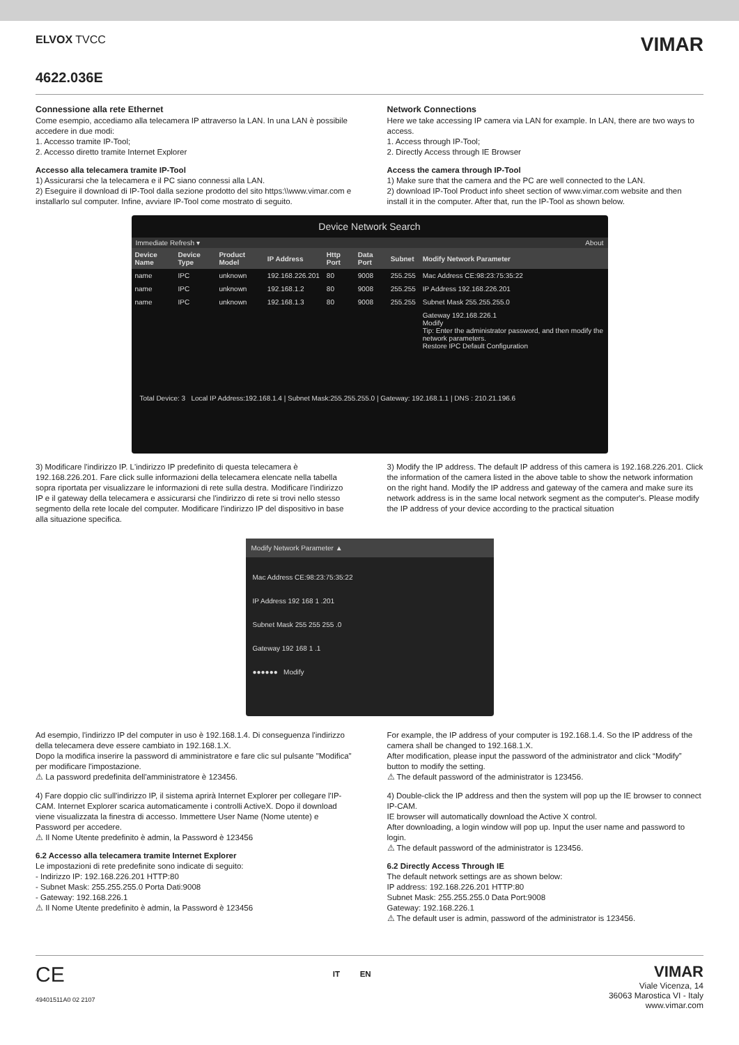ELVOX TVCC
VIMAR
4622.036E
Connessione alla rete Ethernet
Come esempio, accediamo alla telecamera IP attraverso la LAN. In una LAN è possibile accedere in due modi:
1. Accesso tramite IP-Tool;
2. Accesso diretto tramite Internet Explorer
Accesso alla telecamera tramite IP-Tool
1) Assicurarsi che la telecamera e il PC siano connessi alla LAN.
2) Eseguire il download di IP-Tool dalla sezione prodotto del sito https:\\www.vimar.com e installarlo sul computer. Infine, avviare IP-Tool come mostrato di seguito.
Network Connections
Here we take accessing IP camera via LAN for example. In LAN, there are two ways to access.
1. Access through IP-Tool;
2. Directly Access through IE Browser
Access the camera through IP-Tool
1) Make sure that the camera and the PC are well connected to the LAN.
2) download IP-Tool Product info sheet section of www.vimar.com website and then install it in the computer. After that, run the IP-Tool as shown below.
Device Network Search
Immediate Refresh ▾ About
| Device Name | Device Type | Product Model | IP Address | Http Port | Data Port | Subnet | Modify Network Parameter |
| --- | --- | --- | --- | --- | --- | --- | --- |
| name | IPC | unknown | 192.168.226.201 | 80 | 9008 | 255.255 | Mac Address CE:98:23:75:35:22 |
| name | IPC | unknown | 192.168.1.2 | 80 | 9008 | 255.255 | IP Address 192.168.226.201 |
| name | IPC | unknown | 192.168.1.3 | 80 | 9008 | 255.255 | Subnet Mask 255.255.255.0 |
| | | | | | | | Gateway 192.168.226.1 Modify Tip: Enter the administrator password, and then modify the network parameters. Restore IPC Default Configuration |
Total Device: 3 Local IP Address:192.168.1.4 | Subnet Mask:255.255.255.0 | Gateway: 192.168.1.1 | DNS : 210.21.196.6
3) Modificare l'indirizzo IP. L'indirizzo IP predefinito di questa telecamera è 192.168.226.201. Fare click sulle informazioni della telecamera elencate nella tabella sopra riportata per visualizzare le informazioni di rete sulla destra. Modificare l'indirizzo IP e il gateway della telecamera e assicurarsi che l'indirizzo di rete si trovi nello stesso segmento della rete locale del computer. Modificare l'indirizzo IP del dispositivo in base alla situazione specifica.
3) Modify the IP address. The default IP address of this camera is 192.168.226.201. Click the information of the camera listed in the above table to show the network information on the right hand. Modify the IP address and gateway of the camera and make sure its network address is in the same local network segment as the computer's. Please modify the IP address of your device according to the practical situation
Modify Network Parameter ▲
Mac Address CE:98:23:75:35:22
IP Address 192 168 1 .201
Subnet Mask 255 255 255 .0
Gateway 192 168 1 .1
●●●●●● Modify
Ad esempio, l'indirizzo IP del computer in uso è 192.168.1.4. Di conseguenza l'indirizzo della telecamera deve essere cambiato in 192.168.1.X.
Dopo la modifica inserire la password di amministratore e fare clic sul pulsante "Modifica" per modificare l'impostazione.
⚠ La password predefinita dell'amministratore è 123456.
4) Fare doppio clic sull'indirizzo IP, il sistema aprirà Internet Explorer per collegare l'IP-CAM. Internet Explorer scarica automaticamente i controlli ActiveX. Dopo il download viene visualizzata la finestra di accesso. Immettere User Name (Nome utente) e Password per accedere.
⚠ Il Nome Utente predefinito è admin, la Password è 123456
6.2 Accesso alla telecamera tramite Internet Explorer
Le impostazioni di rete predefinite sono indicate di seguito:
- Indirizzo IP: 192.168.226.201 HTTP:80
- Subnet Mask: 255.255.255.0 Porta Dati:9008
- Gateway: 192.168.226.1
⚠ Il Nome Utente predefinito è admin, la Password è 123456
For example, the IP address of your computer is 192.168.1.4. So the IP address of the camera shall be changed to 192.168.1.X.
After modification, please input the password of the administrator and click “Modify” button to modify the setting.
⚠ The default password of the administrator is 123456.
4) Double-click the IP address and then the system will pop up the IE browser to connect IP-CAM.
IE browser will automatically download the Active X control.
After downloading, a login window will pop up. Input the user name and password to login.
⚠ The default password of the administrator is 123456.
6.2 Directly Access Through IE
The default network settings are as shown below:
IP address: 192.168.226.201 HTTP:80
Subnet Mask: 255.255.255.0 Data Port:9008
Gateway: 192.168.226.1
⚠ The default user is admin, password of the administrator is 123456.
CE
49401511A0 02 2107
IT EN
VIMAR
Viale Vicenza, 14
36063 Marostica VI - Italy
www.vimar.com